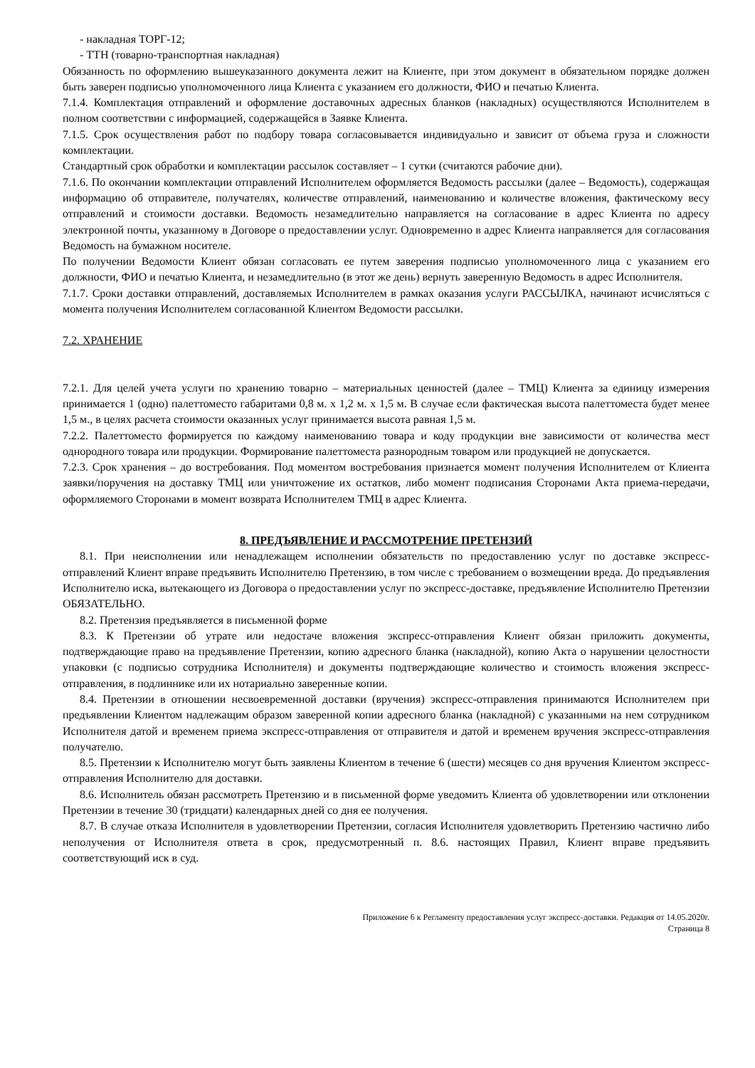- накладная ТОРГ-12;
- ТТН (товарно-транспортная накладная)
Обязанность по оформлению вышеуказанного документа лежит на Клиенте, при этом документ в обязательном порядке должен быть заверен подписью уполномоченного лица Клиента с указанием его должности, ФИО и печатью Клиента.
7.1.4. Комплектация отправлений и оформление доставочных адресных бланков (накладных) осуществляются Исполнителем в полном соответствии с информацией, содержащейся в Заявке Клиента.
7.1.5. Срок осуществления работ по подбору товара согласовывается индивидуально и зависит от объема груза и сложности комплектации.
Стандартный срок обработки и комплектации рассылок составляет – 1 сутки (считаются рабочие дни).
7.1.6. По окончании комплектации отправлений Исполнителем оформляется Ведомость рассылки (далее – Ведомость), содержащая информацию об отправителе, получателях, количестве отправлений, наименованию и количестве вложения, фактическому весу отправлений и стоимости доставки. Ведомость незамедлительно направляется на согласование в адрес Клиента по адресу электронной почты, указанному в Договоре о предоставлении услуг. Одновременно в адрес Клиента направляется для согласования Ведомость на бумажном носителе.
По получении Ведомости Клиент обязан согласовать ее путем заверения подписью уполномоченного лица с указанием его должности, ФИО и печатью Клиента, и незамедлительно (в этот же день) вернуть заверенную Ведомость в адрес Исполнителя.
7.1.7. Сроки доставки отправлений, доставляемых Исполнителем в рамках оказания услуги РАССЫЛКА, начинают исчисляться с момента получения Исполнителем согласованной Клиентом Ведомости рассылки.
7.2. ХРАНЕНИЕ
7.2.1. Для целей учета услуги по хранению товарно – материальных ценностей (далее – ТМЦ) Клиента за единицу измерения принимается 1 (одно) палеттоместо габаритами 0,8 м. х 1,2 м. х 1,5 м. В случае если фактическая высота палеттоместа будет менее 1,5 м., в целях расчета стоимости оказанных услуг принимается высота равная 1,5 м.
7.2.2. Палеттоместо формируется по каждому наименованию товара и коду продукции вне зависимости от количества мест однородного товара или продукции. Формирование палеттоместа разнородным товаром или продукцией не допускается.
7.2.3. Срок хранения – до востребования. Под моментом востребования признается момент получения Исполнителем от Клиента заявки/поручения на доставку ТМЦ или уничтожение их остатков, либо момент подписания Сторонами Акта приема-передачи, оформляемого Сторонами в момент возврата Исполнителем ТМЦ в адрес Клиента.
8. ПРЕДЪЯВЛЕНИЕ И РАССМОТРЕНИЕ ПРЕТЕНЗИЙ
8.1. При неисполнении или ненадлежащем исполнении обязательств по предоставлению услуг по доставке экспресс-отправлений Клиент вправе предъявить Исполнителю Претензию, в том числе с требованием о возмещении вреда. До предъявления Исполнителю иска, вытекающего из Договора о предоставлении услуг по экспресс-доставке, предъявление Исполнителю Претензии ОБЯЗАТЕЛЬНО.
8.2. Претензия предъявляется в письменной форме
8.3. К Претензии об утрате или недостаче вложения экспресс-отправления Клиент обязан приложить документы, подтверждающие право на предъявление Претензии, копию адресного бланка (накладной), копию Акта о нарушении целостности упаковки (с подписью сотрудника Исполнителя) и документы подтверждающие количество и стоимость вложения экспресс-отправления, в подлиннике или их нотариально заверенные копии.
8.4. Претензии в отношении несвоевременной доставки (вручения) экспресс-отправления принимаются Исполнителем при предъявлении Клиентом надлежащим образом заверенной копии адресного бланка (накладной) с указанными на нем сотрудником Исполнителя датой и временем приема экспресс-отправления от отправителя и датой и временем вручения экспресс-отправления получателю.
8.5. Претензии к Исполнителю могут быть заявлены Клиентом в течение 6 (шести) месяцев со дня вручения Клиентом экспресс-отправления Исполнителю для доставки.
8.6. Исполнитель обязан рассмотреть Претензию и в письменной форме уведомить Клиента об удовлетворении или отклонении Претензии в течение 30 (тридцати) календарных дней со дня ее получения.
8.7. В случае отказа Исполнителя в удовлетворении Претензии, согласия Исполнителя удовлетворить Претензию частично либо неполучения от Исполнителя ответа в срок, предусмотренный п. 8.6. настоящих Правил, Клиент вправе предъявить соответствующий иск в суд.
Приложение 6 к Регламенту предоставления услуг экспресс-доставки. Редакция от 14.05.2020г.
Страница 8